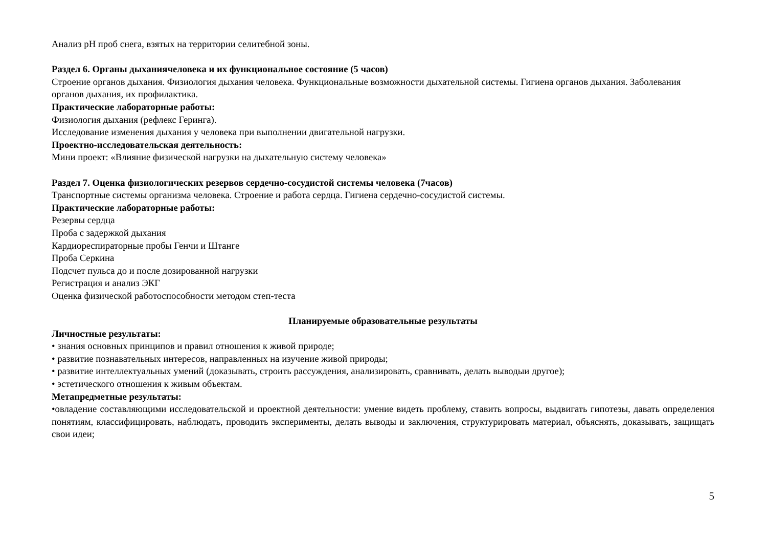Анализ pH проб снега, взятых на территории селитебной зоны.
Раздел 6. Органы дыханиячеловека и их функциональное состояние (5 часов)
Строение органов дыхания. Физиология дыхания человека. Функциональные возможности дыхательной системы. Гигиена органов дыхания. Заболевания органов дыхания, их профилактика.
Практические лабораторные работы:
Физиология дыхания (рефлекс Геринга).
Исследование изменения дыхания у человека при выполнении двигательной нагрузки.
Проектно-исследовательская деятельность:
Мини проект: «Влияние физической нагрузки на дыхательную систему человека»
Раздел 7. Оценка физиологических резервов сердечно-сосудистой системы человека (7часов)
Транспортные системы организма человека. Строение и работа сердца. Гигиена сердечно-сосудистой системы.
Практические лабораторные работы:
Резервы сердца
Проба с задержкой дыхания
Кардиореспираторные пробы Генчи и Штанге
Проба Серкина
Подсчет пульса до и после дозированной нагрузки
Регистрация и анализ ЭКГ
Оценка физической работоспособности методом степ-теста
Планируемые образовательные результаты
Личностные результаты:
• знания основных принципов и правил отношения к живой природе;
• развитие познавательных интересов, направленных на изучение живой природы;
• развитие интеллектуальных умений (доказывать, строить рассуждения, анализировать, сравнивать, делать выводыи другое);
• эстетического отношения к живым объектам.
Метапредметные результаты:
•овладение составляющими исследовательской и проектной деятельности: умение видеть проблему, ставить вопросы, выдвигать гипотезы, давать определения понятиям, классифицировать, наблюдать, проводить эксперименты, делать выводы и заключения, структурировать материал, объяснять, доказывать, защищать свои идеи;
5